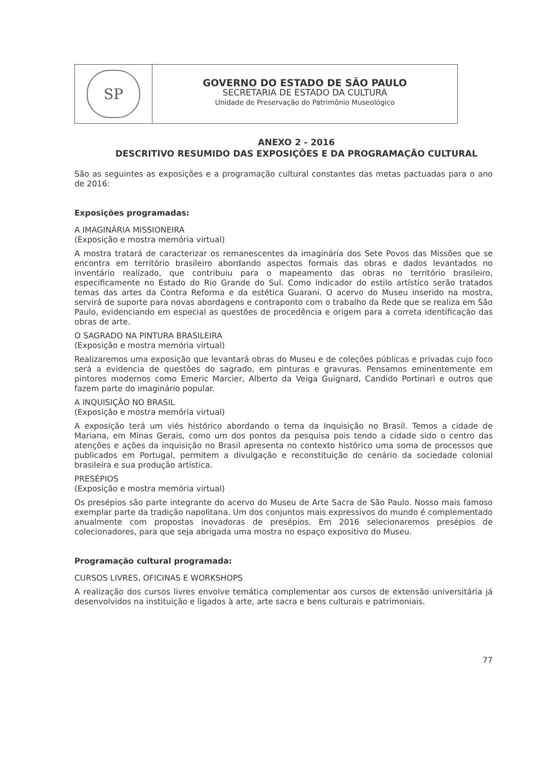SP
GOVERNO DO ESTADO DE SÃO PAULO
SECRETARIA DE ESTADO DA CULTURA
Unidade de Preservação do Patrimônio Museológico
ANEXO 2 - 2016
DESCRITIVO RESUMIDO DAS EXPOSIÇÕES E DA PROGRAMAÇÃO CULTURAL
São as seguintes as exposições e a programação cultural constantes das metas pactuadas para o ano de 2016:
Exposições programadas:
A IMAGINÁRIA MISSIONEIRA
(Exposição e mostra memória virtual)
A mostra tratará de caracterizar os remanescentes da imaginária dos Sete Povos das Missões que se encontra em território brasileiro abordando aspectos formais das obras e dados levantados no inventário realizado, que contribuiu para o mapeamento das obras no território brasileiro, especificamente no Estado do Rio Grande do Sul. Como indicador do estilo artístico serão tratados temas das artes da Contra Reforma e da estética Guarani. O acervo do Museu inserido na mostra, servirá de suporte para novas abordagens e contraponto com o trabalho da Rede que se realiza em São Paulo, evidenciando em especial as questões de procedência e origem para a correta identificação das obras de arte.
O SAGRADO NA PINTURA BRASILEIRA
(Exposição e mostra memória virtual)
Realizaremos uma exposição que levantará obras do Museu e de coleções públicas e privadas cujo foco será a evidencia de questões do sagrado, em pinturas e gravuras. Pensamos eminentemente em pintores modernos como Emeric Marcier, Alberto da Veiga Guignard, Candido Portinari e outros que fazem parte do imaginário popular.
A INQUISIÇÃO NO BRASIL
(Exposição e mostra memória virtual)
A exposição terá um viés histórico abordando o tema da Inquisição no Brasil. Temos a cidade de Mariana, em Minas Gerais, como um dos pontos da pesquisa pois tendo a cidade sido o centro das atenções e ações da inquisição no Brasil apresenta no contexto histórico uma soma de processos que publicados em Portugal, permitem a divulgação e reconstituição do cenário da sociedade colonial brasileira e sua produção artística.
PRESÉPIOS
(Exposição e mostra memória virtual)
Os presépios são parte integrante do acervo do Museu de Arte Sacra de São Paulo. Nosso mais famoso exemplar parte da tradição napolitana. Um dos conjuntos mais expressivos do mundo é complementado anualmente com propostas inovadoras de presépios. Em 2016 selecionaremos presépios de colecionadores, para que seja abrigada uma mostra no espaço expositivo do Museu.
Programação cultural programada:
CURSOS LIVRES, OFICINAS E WORKSHOPS
A realização dos cursos livres envolve temática complementar aos cursos de extensão universitária já desenvolvidos na instituição e ligados à arte, arte sacra e bens culturais e patrimoniais.
77